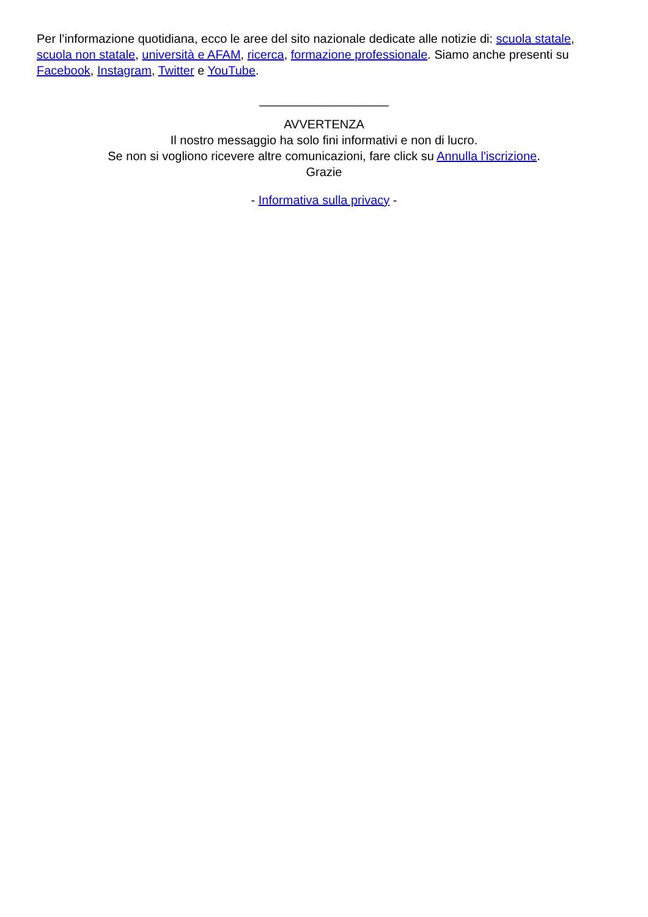Per l’informazione quotidiana, ecco le aree del sito nazionale dedicate alle notizie di: scuola statale, scuola non statale, università e AFAM, ricerca, formazione professionale. Siamo anche presenti su Facebook, Instagram, Twitter e YouTube.
___________________
AVVERTENZA
Il nostro messaggio ha solo fini informativi e non di lucro.
Se non si vogliono ricevere altre comunicazioni, fare click su Annulla l'iscrizione.
Grazie
- Informativa sulla privacy -